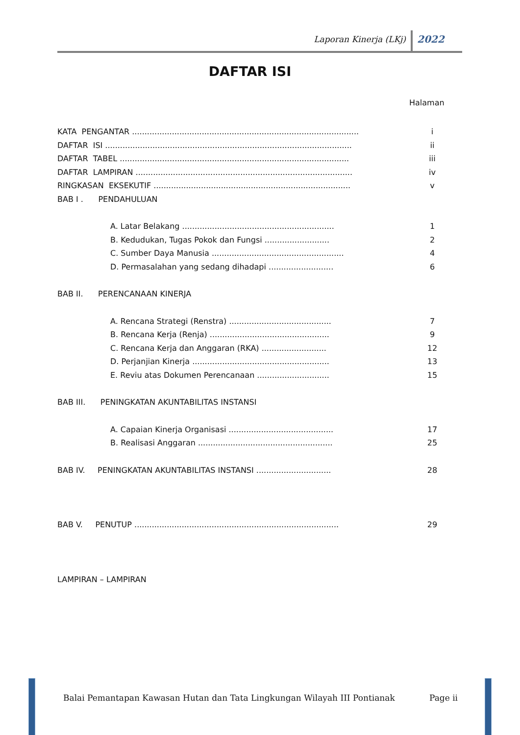Laporan Kinerja (LKj) 2022
DAFTAR ISI
Halaman
| KATA PENGANTAR ........................................................................................... | i |
| DAFTAR ISI ................................................................................................... | ii |
| DAFTAR TABEL ............................................................................................ | iii |
| DAFTAR LAMPIRAN ....................................................................................... | iv |
| RINGKASAN EKSEKUTIF ............................................................................... | v |
| BAB I . PENDAHULUAN | |
| A. Latar Belakang ............................................................. | 1 |
| B. Kedudukan, Tugas Pokok dan Fungsi .......................... | 2 |
| C. Sumber Daya Manusia ..................................................... | 4 |
| D. Permasalahan yang sedang dihadapi .......................... | 6 |
| BAB II. PERENCANAAN KINERJA | |
| A. Rencana Strategi (Renstra) ......................................... | 7 |
| B. Rencana Kerja (Renja) ................................................ | 9 |
| C. Rencana Kerja dan Anggaran (RKA) .......................... | 12 |
| D. Perjanjian Kinerja ....................................................... | 13 |
| E. Reviu atas Dokumen Perencanaan ............................. | 15 |
| BAB III. PENINGKATAN AKUNTABILITAS INSTANSI | |
| A. Capaian Kinerja Organisasi .......................................... | 17 |
| B. Realisasi Anggaran ...................................................... | 25 |
| BAB IV. PENINGKATAN AKUNTABILITAS INSTANSI .............................. | 28 |
| BAB V. PENUTUP .................................................................................. | 29 |
| LAMPIRAN – LAMPIRAN | |
Balai Pemantapan Kawasan Hutan dan Tata Lingkungan Wilayah III Pontianak Page ii